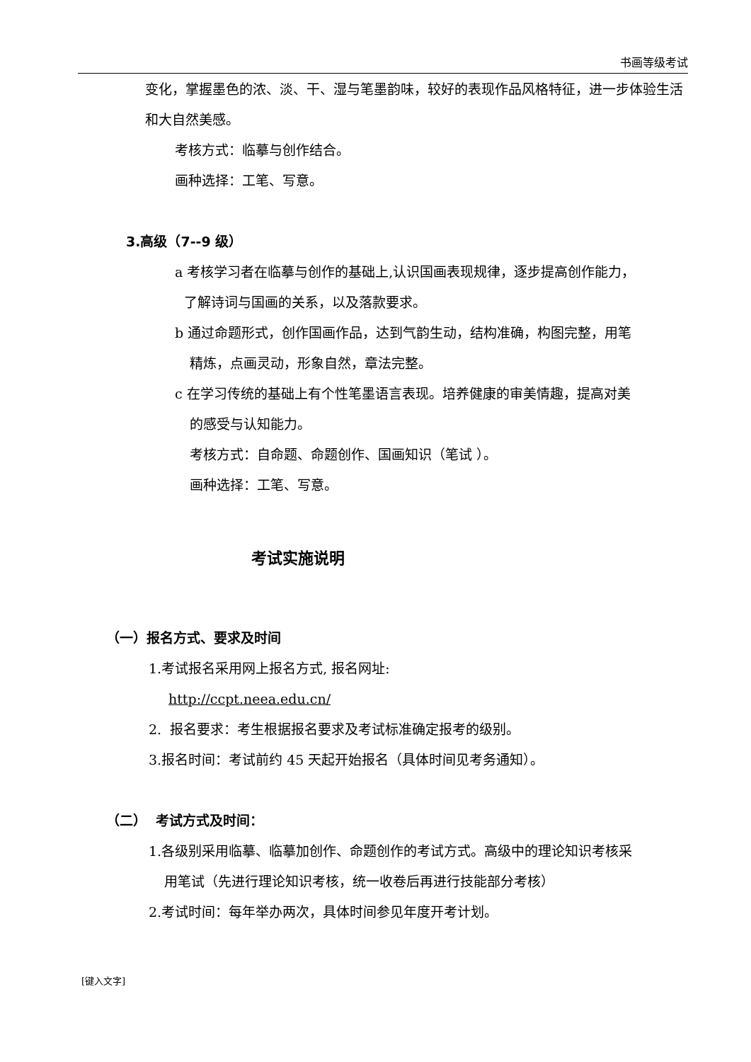书画等级考试
变化，掌握墨色的浓、淡、干、湿与笔墨韵味，较好的表现作品风格特征，进一步体验生活和大自然美感。
考核方式：临摹与创作结合。
画种选择：工笔、写意。
3.高级（7--9 级）
a 考核学习者在临摹与创作的基础上,认识国画表现规律，逐步提高创作能力，
了解诗词与国画的关系，以及落款要求。
b 通过命题形式，创作国画作品，达到气韵生动，结构准确，构图完整，用笔
精炼，点画灵动，形象自然，章法完整。
c 在学习传统的基础上有个性笔墨语言表现。培养健康的审美情趣，提高对美
的感受与认知能力。
考核方式：自命题、命题创作、国画知识（笔试 ）。
画种选择：工笔、写意。
考试实施说明
（一）报名方式、要求及时间
1.考试报名采用网上报名方式, 报名网址:
http://ccpt.neea.edu.cn/
2. 报名要求：考生根据报名要求及考试标准确定报考的级别。
3.报名时间：考试前约 45 天起开始报名（具体时间见考务通知）。
（二） 考试方式及时间：
1.各级别采用临摹、临摹加创作、命题创作的考试方式。高级中的理论知识考核采
用笔试（先进行理论知识考核，统一收卷后再进行技能部分考核）
2.考试时间：每年举办两次，具体时间参见年度开考计划。
[键入文字]